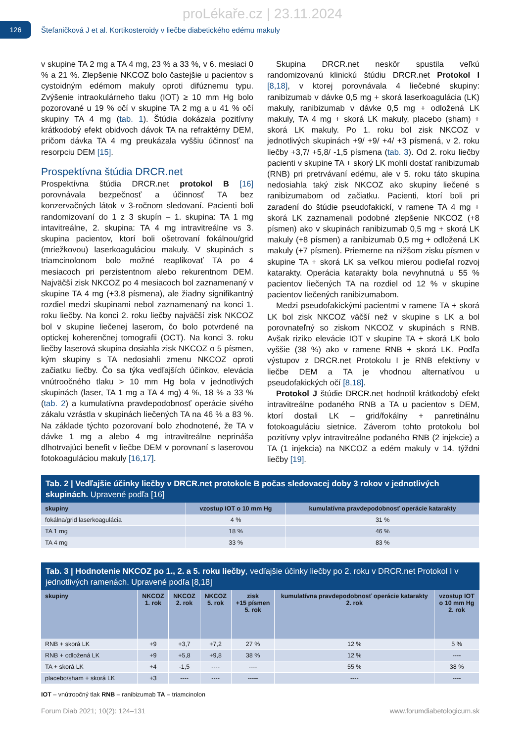proLékaře.cz | 23.11.2024
126
Štefaničková J et al. Kortikosteroidy v liečbe diabetického edému makuly
v skupine TA 2 mg a TA 4 mg, 23 % a 33 %, v 6. mesiaci 0 % a 21 %. Zlepšenie NKCOZ bolo častejšie u pacientov s cystoidným edémom makuly oproti difúznemu typu. Zvýšenie intraokulárneho tlaku (IOT) ≥ 10 mm Hg bolo pozorované u 19 % očí v skupine TA 2 mg a u 41 % očí skupiny TA 4 mg (tab. 1). Štúdia dokázala pozitívny krátkodobý efekt obidvoch dávok TA na refraktérny DEM, pričom dávka TA 4 mg preukázala vyššiu účinnosť na resorpciu DEM [15].
Prospektívna štúdia DRCR.net
Prospektívna štúdia DRCR.net protokol B [16] porovnávala bezpečnosť a účinnosť TA bez konzervačných látok v 3-ročnom sledovaní. Pacienti boli randomizovaní do 1 z 3 skupín – 1. skupina: TA 1 mg intavitreálne, 2. skupina: TA 4 mg intravitreálne vs 3. skupina pacientov, ktorí boli ošetrovaní fokálnou/grid (mriežkovou) laserkoaguláciou makuly. V skupinách s triamcinolonom bolo možné reaplikovať TA po 4 mesiacoch pri perzistentnom alebo rekurentnom DEM. Najväčší zisk NKCOZ po 4 mesiacoch bol zaznamenaný v skupine TA 4 mg (+3,8 písmena), ale žiadny signifikantný rozdiel medzi skupinami nebol zaznamenaný na konci 1. roku liečby. Na konci 2. roku liečby najväčší zisk NKCOZ bol v skupine liečenej laserom, čo bolo potvrdené na optickej koherenčnej tomografii (OCT). Na konci 3. roku liečby laserová skupina dosiahla zisk NKCOZ o 5 písmen, kým skupiny s TA nedosiahli zmenu NKCOZ oproti začiatku liečby. Čo sa týka vedľajších účinkov, elevácia vnútroočného tlaku > 10 mm Hg bola v jednotlivých skupinách (laser, TA 1 mg a TA 4 mg) 4 %, 18 % a 33 % (tab. 2) a kumulatívna pravdepodobnosť operácie sivého zákalu vzrástla v skupinách liečených TA na 46 % a 83 %. Na základe týchto pozorovaní bolo zhodnotené, že TA v dávke 1 mg a alebo 4 mg intravitreálne neprináša dlhotrvajúci benefit v liečbe DEM v porovnaní s laserovou fotokoaguláciou makuly [16,17].
Skupina DRCR.net neskôr spustila veľkú randomizovanú klinickú štúdiu DRCR.net Protokol I [8,18], v ktorej porovnávala 4 liečebné skupiny: ranibizumab v dávke 0,5 mg + skorá laserkoagulácia (LK) makuly, ranibizumab v dávke 0,5 mg + odložená LK makuly, TA 4 mg + skorá LK makuly, placebo (sham) + skorá LK makuly. Po 1. roku bol zisk NKCOZ v jednotlivých skupinách +9/ +9/ +4/ +3 písmená, v 2. roku liečby +3,7/ +5,8/ -1,5 písmena (tab. 3). Od 2. roku liečby pacienti v skupine TA + skorý LK mohli dostať ranibizumab (RNB) pri pretrvávaní edému, ale v 5. roku táto skupina nedosiahla taký zisk NKCOZ ako skupiny liečené s ranibizumabom od začiatku. Pacienti, ktorí boli pri zaradení do štúdie pseudofakickí, v ramene TA 4 mg + skorá LK zaznamenali podobné zlepšenie NKCOZ (+8 písmen) ako v skupinách ranibizumab 0,5 mg + skorá LK makuly (+8 písmen) a ranibizumab 0,5 mg + odložená LK makuly (+7 písmen). Priemerne na nižšom zisku písmen v skupine TA + skorá LK sa veľkou mierou podieľal rozvoj katarakty. Operácia katarakty bola nevyhnutná u 55 % pacientov liečených TA na rozdiel od 12 % v skupine pacientov liečených ranibizumabom.
Medzi pseudofakickými pacientmi v ramene TA + skorá LK bol zisk NKCOZ väčší než v skupine s LK a bol porovnateľný so ziskom NKCOZ v skupinách s RNB. Avšak riziko elevácie IOT v skupine TA + skorá LK bolo vyššie (38 %) ako v ramene RNB + skorá LK. Podľa výstupov z DRCR.net Protokolu I je RNB efektívny v liečbe DEM a TA je vhodnou alternatívou u pseudofakických očí [8,18].
Protokol J štúdie DRCR.net hodnotil krátkodobý efekt intravitreálne podaného RNB a TA u pacientov s DEM, ktorí dostali LK – grid/fokálny + panretinálnu fotokoaguláciu sietnice. Záverom tohto protokolu bol pozitívny vplyv intravitreálne podaného RNB (2 injekcie) a TA (1 injekcia) na NKCOZ a edém makuly v 14. týždni liečby [19].
Tab. 2 | Vedľajšie účinky liečby v DRCR.net protokole B počas sledovacej doby 3 rokov v jednotlivých skupinách. Upravené podľa [16]
| skupiny | vzostup IOT o 10 mm Hg | kumulatívna pravdepodobnosť operácie katarakty |
| --- | --- | --- |
| fokálna/grid laserkoagulácia | 4 % | 31 % |
| TA 1 mg | 18 % | 46 % |
| TA 4 mg | 33 % | 83 % |
Tab. 3 | Hodnotenie NKCOZ po 1., 2. a 5. roku liečby, vedľajšie účinky liečby po 2. roku v DRCR.net Protokol I v jednotlivých ramenách. Upravené podľa [8,18]
| skupiny | NKCOZ 1. rok | NKCOZ 2. rok | NKCOZ 5. rok | zisk +15 písmen 5. rok | kumulatívna pravdepodobnosť operácie katarakty 2. rok | vzostup IOT o 10 mm Hg 2. rok |
| --- | --- | --- | --- | --- | --- | --- |
| RNB + skorá LK | +9 | +3,7 | +7,2 | 27 % | 12 % | 5 % |
| RNB + odložená LK | +9 | +5,8 | +9,8 | 38 % | 12 % | ---- |
| TA + skorá LK | +4 | -1,5 | ---- | ---- | 55 % | 38 % |
| placebo/sham + skorá LK | +3 | ---- | ---- | ----- | ---- | ---- |
IOT – vnútroočný tlak RNB – ranibizumab TA – triamcinolon
Forum Diab 2021; 10(2): 124–131 www.forumdiabetologicum.sk